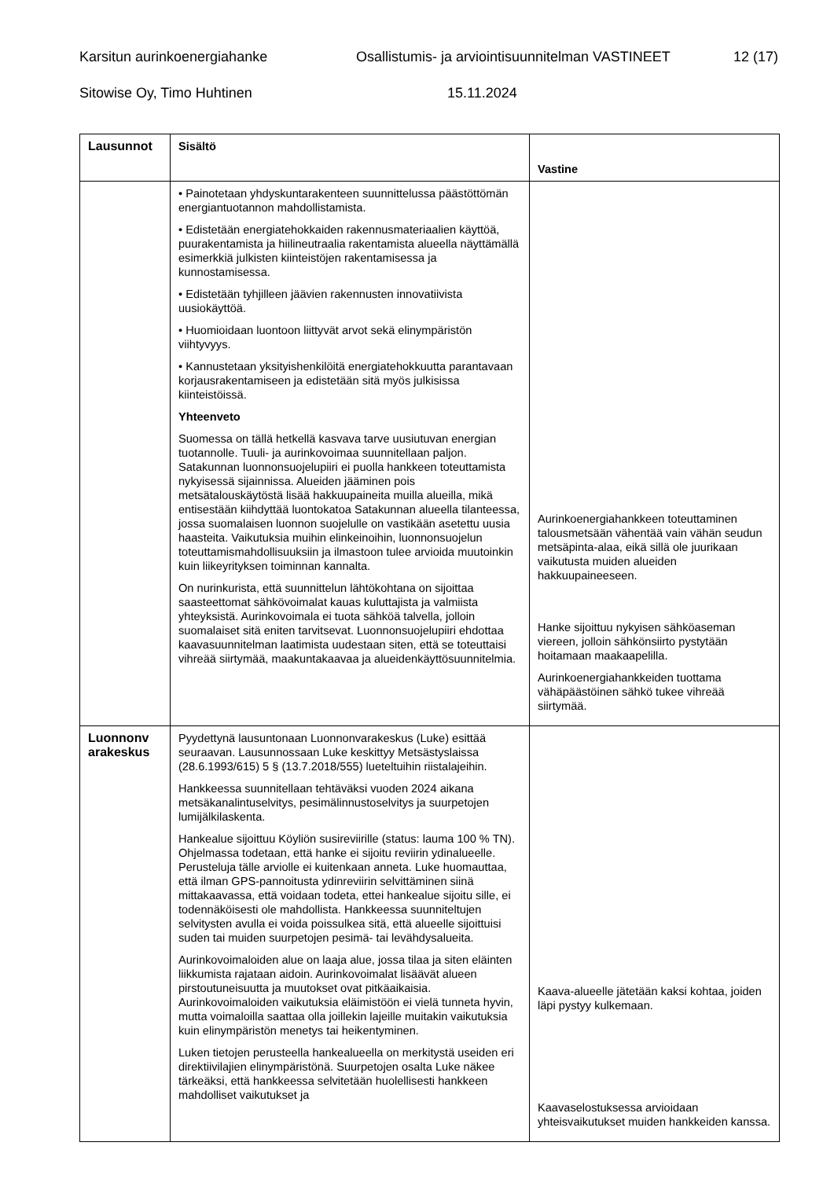Karsitun aurinkoenergiahanke Osallistumis- ja arviointisuunnitelman VASTINEET 12 (17)
Sitowise Oy, Timo Huhtinen 15.11.2024
| Lausunnot | Sisältö | Vastine |
| --- | --- | --- |
| | • Painotetaan yhdyskuntarakenteen suunnittelussa päästöttömän energiantuotannon mahdollistamista. • Edistetään energiatehokkaiden rakennusmateriaalien käyttöä, puurakentamista ja hiilineutraalia rakentamista alueella näyttämällä esimerkkiä julkisten kiinteistöjen rakentamisessa ja kunnostamisessa. • Edistetään tyhjilleen jäävien rakennusten innovatiivista uusiokäyttöä. • Huomioidaan luontoon liittyvät arvot sekä elinympäristön viihtyvyys. • Kannustetaan yksityishenkilöitä energiatehokkuutta parantavaan korjausrakentamiseen ja edistetään sitä myös julkisissa kiinteistöissä. Yhteenveto Suomessa on tällä hetkellä kasvava tarve uusiutuvan energian tuotannolle. Tuuli- ja aurinkovoimaa suunnitellaan paljon. Satakunnan luonnonsuojelupiiri ei puolla hankkeen toteuttamista nykyisessä sijainnissa. Alueiden jääminen pois metsätalouskäytöstä lisää hakkuupaineita muilla alueilla, mikä entisestään kiihdyttää luontokatoa Satakunnan alueella tilanteessa, jossa suomalaisen luonnon suojelulle on vastikään asetettu uusia haasteita. Vaikutuksia muihin elinkeinoihin, luonnonsuojelun toteuttamismahdollisuuksiin ja ilmastoon tulee arvioida muutoinkin kuin liikeyrityksen toiminnan kannalta. On nurinkurista, että suunnittelun lähtökohtana on sijoittaa saasteettomat sähkövoimalat kauas kuluttajista ja valmiista yhteyksistä. Aurinkovoimala ei tuota sähköä talvella, jolloin suomalaiset sitä eniten tarvitsevat. Luonnonsuojelupiiri ehdottaa kaavasuunnitelman laatimista uudestaan siten, että se toteuttaisi vihreää siirtymää, maakuntakaavaa ja alueidenkäyttösuunnitelmia. | Aurinkoenergiahankkeen toteuttaminen talousmetsään vähentää vain vähän seudun metsäpinta-alaa, eikä sillä ole juurikaan vaikutusta muiden alueiden hakkuupaineeseen. Hanke sijoittuu nykyisen sähköaseman viereen, jolloin sähkönsiirto pystytään hoitamaan maakaapelilla. Aurinkoenergiahankkeiden tuottama vähäpäästöinen sähkö tukee vihreää siirtymää. |
| Luonnonv arakeskus | Pyydettynä lausuntonaan Luonnonvarakeskus (Luke) esittää seuraavan. Lausunnossaan Luke keskittyy Metsästyslaissa (28.6.1993/615) 5 § (13.7.2018/555) lueteltuihin riistalajeihin. Hankkeessa suunnitellaan tehtäväksi vuoden 2024 aikana metsäkanalintuselvitys, pesimälinnustoselvitys ja suurpetojen lumijälkilaskenta. Hankealue sijoittuu Köyliön susireviirille (status: lauma 100 % TN). Ohjelmassa todetaan, että hanke ei sijoitu reviirin ydinalueelle. Perusteluja tälle arviolle ei kuitenkaan anneta. Luke huomauttaa, että ilman GPS-pannoitusta ydinreviirin selvittäminen siinä mittakaavassa, että voidaan todeta, ettei hankealue sijoitu sille, ei todennäköisesti ole mahdollista. Hankkeessa suunniteltujen selvitysten avulla ei voida poissulkea sitä, että alueelle sijoittuisi suden tai muiden suurpetojen pesimä- tai levähdysalueita. Aurinkovoimaloiden alue on laaja alue, jossa tilaa ja siten eläinten liikkumista rajataan aidoin. Aurinkovoimalat lisäävät alueen pirstoutuneisuutta ja muutokset ovat pitkäaikaisia. Aurinkovoimaloiden vaikutuksia eläimistöön ei vielä tunneta hyvin, mutta voimaloilla saattaa olla joillekin lajeille muitakin vaikutuksia kuin elinympäristön menetys tai heikentyminen. Luken tietojen perusteella hankealueella on merkitystä useiden eri direktiivilajien elinympäristönä. Suurpetojen osalta Luke näkee tärkeäksi, että hankkeessa selvitetään huolellisesti hankkeen mahdolliset vaikutukset ja | Kaava-alueelle jätetään kaksi kohtaa, joiden läpi pystyy kulkemaan. Kaavaselostuksessa arvioidaan yhteisvaikutukset muiden hankkeiden kanssa. |